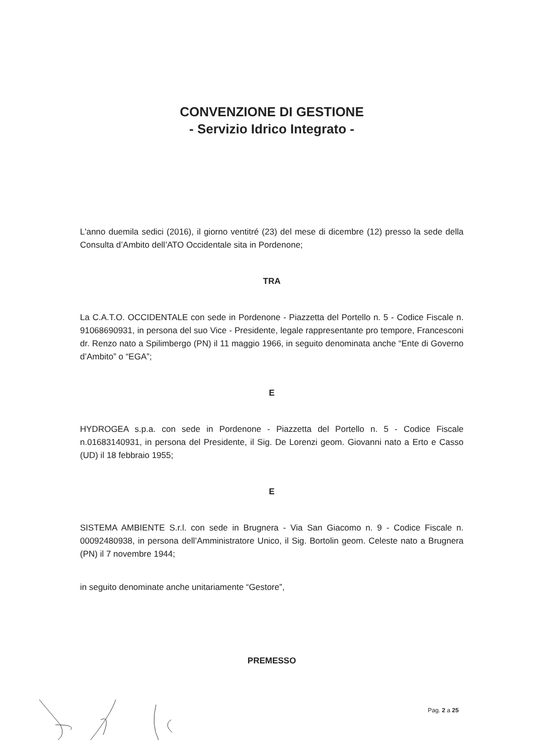CONVENZIONE DI GESTIONE
- Servizio Idrico Integrato -
L'anno duemila sedici (2016), il giorno ventitré (23) del mese di dicembre (12) presso la sede della Consulta d’Ambito dell’ATO Occidentale sita in Pordenone;
TRA
La C.A.T.O. OCCIDENTALE con sede in Pordenone - Piazzetta del Portello n. 5 - Codice Fiscale n. 91068690931, in persona del suo Vice - Presidente, legale rappresentante pro tempore, Francesconi dr. Renzo nato a Spilimbergo (PN) il 11 maggio 1966, in seguito denominata anche “Ente di Governo d’Ambito” o “EGA”;
E
HYDROGEA s.p.a. con sede in Pordenone - Piazzetta del Portello n. 5 - Codice Fiscale n.01683140931, in persona del Presidente, il Sig. De Lorenzi geom. Giovanni nato a Erto e Casso (UD) il 18 febbraio 1955;
E
SISTEMA AMBIENTE S.r.l. con sede in Brugnera - Via San Giacomo n. 9 - Codice Fiscale n. 00092480938, in persona dell’Amministratore Unico, il Sig. Bortolin geom. Celeste nato a Brugnera (PN) il 7 novembre 1944;
in seguito denominate anche unitariamente “Gestore”,
PREMESSO
Pag. 2 a 25